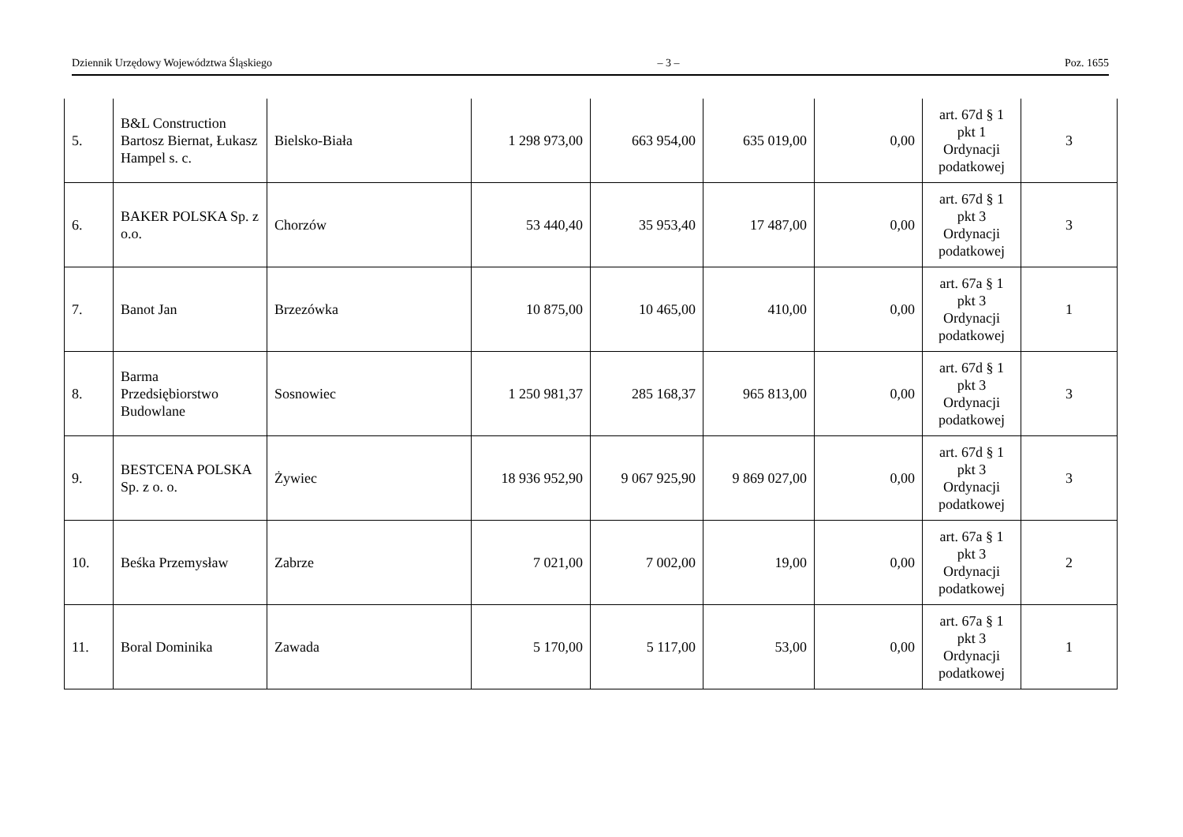Dziennik Urzędowy Województwa Śląskiego – 3 – Poz. 1655
| 5. | B&L Construction Bartosz Biernat, Łukasz Hampel s. c. | Bielsko-Biała | 1 298 973,00 | 663 954,00 | 635 019,00 | 0,00 | art. 67d § 1 pkt 1 Ordynacji podatkowej | 3 |
| 6. | BAKER POLSKA Sp. z o.o. | Chorzów | 53 440,40 | 35 953,40 | 17 487,00 | 0,00 | art. 67d § 1 pkt 3 Ordynacji podatkowej | 3 |
| 7. | Banot Jan | Brzezówka | 10 875,00 | 10 465,00 | 410,00 | 0,00 | art. 67a § 1 pkt 3 Ordynacji podatkowej | 1 |
| 8. | Barma Przedsiębiorstwo Budowlane | Sosnowiec | 1 250 981,37 | 285 168,37 | 965 813,00 | 0,00 | art. 67d § 1 pkt 3 Ordynacji podatkowej | 3 |
| 9. | BESTCENA POLSKA Sp. z o. o. | Żywiec | 18 936 952,90 | 9 067 925,90 | 9 869 027,00 | 0,00 | art. 67d § 1 pkt 3 Ordynacji podatkowej | 3 |
| 10. | Beśka Przemysław | Zabrze | 7 021,00 | 7 002,00 | 19,00 | 0,00 | art. 67a § 1 pkt 3 Ordynacji podatkowej | 2 |
| 11. | Boral Dominika | Zawada | 5 170,00 | 5 117,00 | 53,00 | 0,00 | art. 67a § 1 pkt 3 Ordynacji podatkowej | 1 |